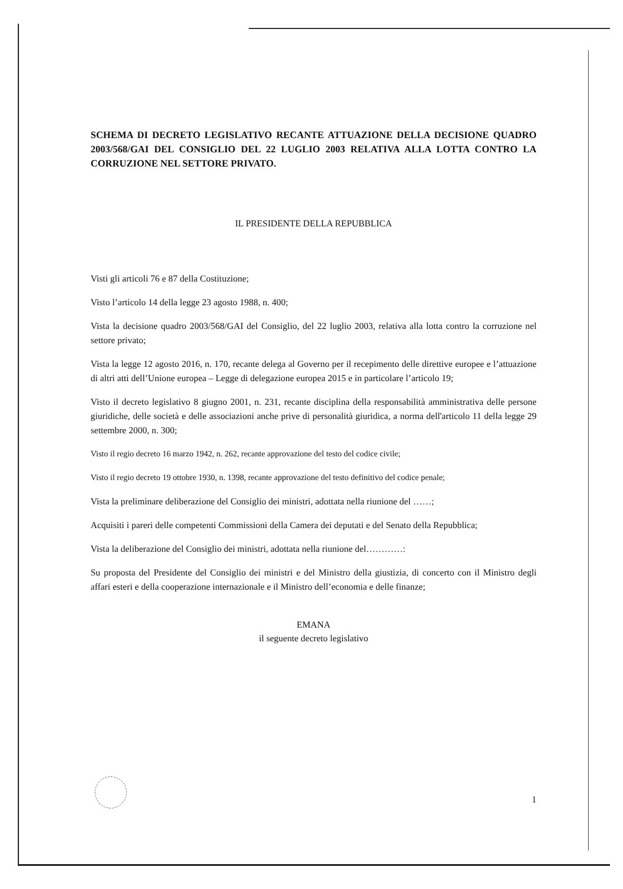SCHEMA DI DECRETO LEGISLATIVO RECANTE ATTUAZIONE DELLA DECISIONE QUADRO 2003/568/GAI DEL CONSIGLIO DEL 22 LUGLIO 2003 RELATIVA ALLA LOTTA CONTRO LA CORRUZIONE NEL SETTORE PRIVATO.
IL PRESIDENTE DELLA REPUBBLICA
Visti gli articoli 76 e 87 della Costituzione;
Visto l’articolo 14 della legge 23 agosto 1988, n. 400;
Vista la decisione quadro 2003/568/GAI del Consiglio, del 22 luglio 2003, relativa alla lotta contro la corruzione nel settore privato;
Vista la legge 12 agosto 2016, n. 170, recante delega al Governo per il recepimento delle direttive europee e l’attuazione di altri atti dell’Unione europea – Legge di delegazione europea 2015 e in particolare l’articolo 19;
Visto il decreto legislativo 8 giugno 2001, n. 231, recante disciplina della responsabilità amministrativa delle persone giuridiche, delle società e delle associazioni anche prive di personalità giuridica, a norma dell'articolo 11 della legge 29 settembre 2000, n. 300;
Visto il regio decreto 16 marzo 1942, n. 262, recante approvazione del testo del codice civile;
Visto il regio decreto 19 ottobre 1930, n. 1398, recante approvazione del testo definitivo del codice penale;
Vista la preliminare deliberazione del Consiglio dei ministri, adottata nella riunione del ……;
Acquisiti i pareri delle competenti Commissioni della Camera dei deputati e del Senato della Repubblica;
Vista la deliberazione del Consiglio dei ministri, adottata nella riunione del…………:
Su proposta del Presidente del Consiglio dei ministri e del Ministro della giustizia, di concerto con il Ministro degli affari esteri e della cooperazione internazionale e il Ministro dell’economia e delle finanze;
EMANA
il seguente decreto legislativo
1